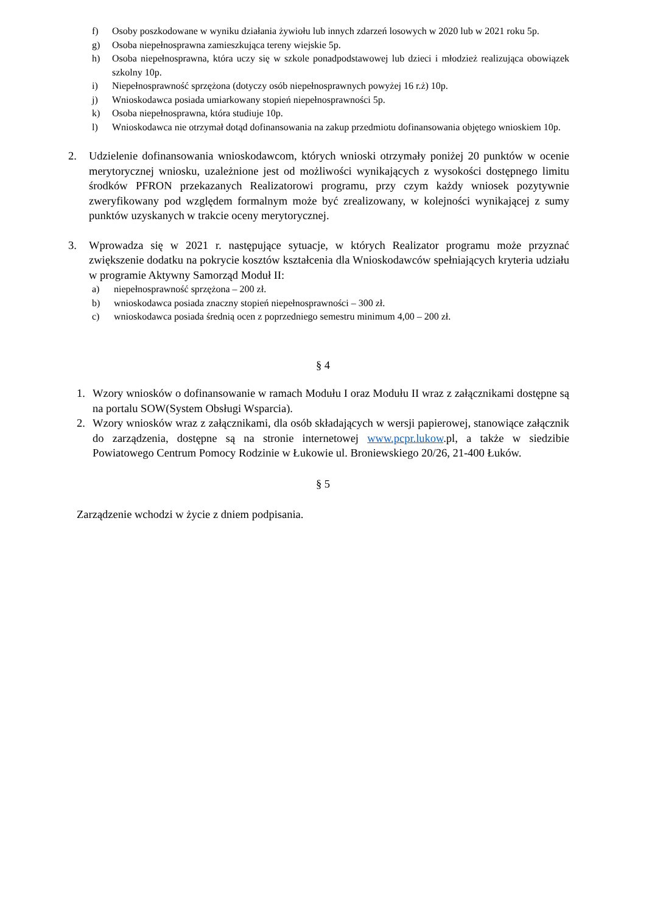f) Osoby poszkodowane w wyniku działania żywiołu lub innych zdarzeń losowych w 2020 lub w 2021 roku 5p.
g) Osoba niepełnosprawna zamieszkująca tereny wiejskie 5p.
h) Osoba niepełnosprawna, która uczy się w szkole ponadpodstawowej lub dzieci i młodzież realizująca obowiązek szkolny 10p.
i) Niepełnosprawność sprzężona (dotyczy osób niepełnosprawnych powyżej 16 r.ż) 10p.
j) Wnioskodawca posiada umiarkowany stopień niepełnosprawności 5p.
k) Osoba niepełnosprawna, która studiuje 10p.
l) Wnioskodawca nie otrzymał dotąd dofinansowania na zakup przedmiotu dofinansowania objętego wnioskiem 10p.
2. Udzielenie dofinansowania wnioskodawcom, których wnioski otrzymały poniżej 20 punktów w ocenie merytorycznej wniosku, uzależnione jest od możliwości wynikających z wysokości dostępnego limitu środków PFRON przekazanych Realizatorowi programu, przy czym każdy wniosek pozytywnie zweryfikowany pod względem formalnym może być zrealizowany, w kolejności wynikającej z sumy punktów uzyskanych w trakcie oceny merytorycznej.
3. Wprowadza się w 2021 r. następujące sytuacje, w których Realizator programu może przyznać zwiększenie dodatku na pokrycie kosztów kształcenia dla Wnioskodawców spełniających kryteria udziału w programie Aktywny Samorząd Moduł II:
a) niepełnosprawność sprzężona – 200 zł.
b) wnioskodawca posiada znaczny stopień niepełnosprawności – 300 zł.
c) wnioskodawca posiada średnią ocen z poprzedniego semestru minimum 4,00 – 200 zł.
§ 4
1. Wzory wniosków o dofinansowanie w ramach Modułu I oraz Modułu II wraz z załącznikami dostępne są na portalu SOW(System Obsługi Wsparcia).
2. Wzory wniosków wraz z załącznikami, dla osób składających w wersji papierowej, stanowiące załącznik do zarządzenia, dostępne są na stronie internetowej www.pcpr.lukow.pl, a także w siedzibie Powiatowego Centrum Pomocy Rodzinie w Łukowie ul. Broniewskiego 20/26, 21-400 Łuków.
§ 5
Zarządzenie wchodzi w życie z dniem podpisania.